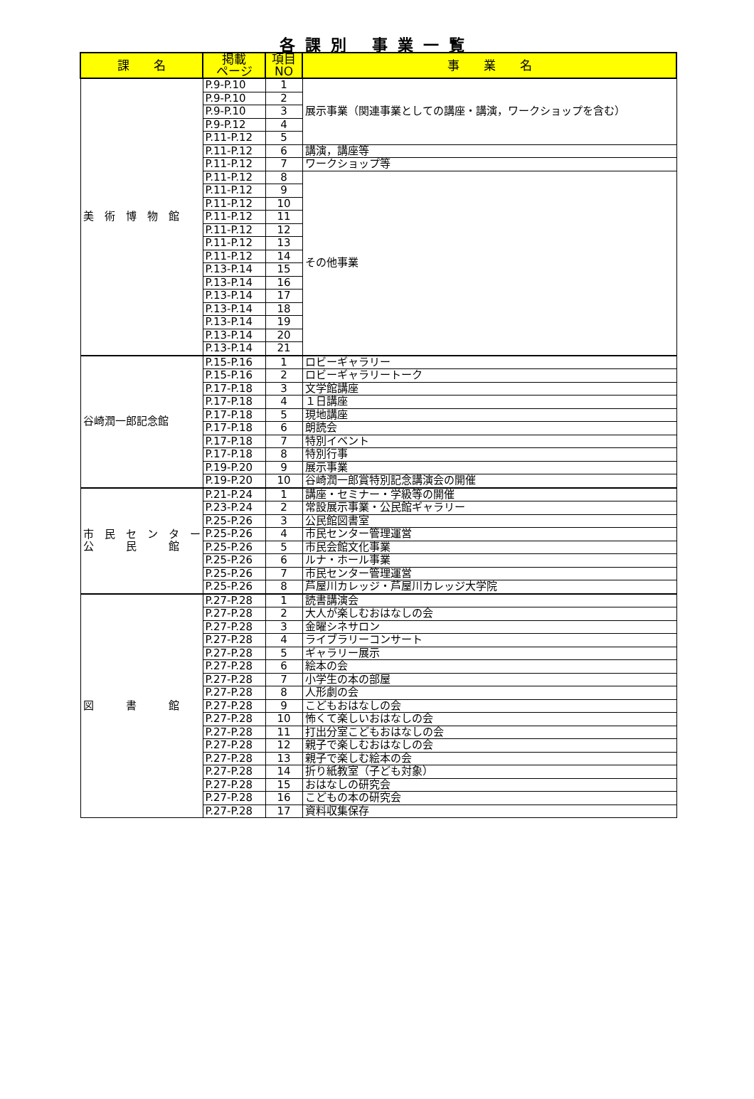各課別 事業一覧
| 課 名 | 掲載 ページ | 項目 NO | 事 業 名 |
| --- | --- | --- | --- |
| 美 術 博 物 館 | P.9-P.10 | 1 | 展示事業（関連事業としての講座・講演，ワークショップを含む） |
| | P.9-P.10 | 2 | |
| | P.9-P.10 | 3 | |
| | P.9-P.12 | 4 | |
| | P.11-P.12 | 5 | |
| | P.11-P.12 | 6 | 講演，講座等 |
| | P.11-P.12 | 7 | ワークショップ等 |
| | P.11-P.12 | 8 | その他事業 |
| | P.11-P.12 | 9 | |
| | P.11-P.12 | 10 | |
| | P.11-P.12 | 11 | |
| | P.11-P.12 | 12 | |
| | P.11-P.12 | 13 | |
| | P.11-P.12 | 14 | |
| | P.13-P.14 | 15 | |
| | P.13-P.14 | 16 | |
| | P.13-P.14 | 17 | |
| | P.13-P.14 | 18 | |
| | P.13-P.14 | 19 | |
| | P.13-P.14 | 20 | |
| | P.13-P.14 | 21 | |
| 谷崎潤一郎記念館 | P.15-P.16 | 1 | ロビーギャラリー |
| | P.15-P.16 | 2 | ロビーギャラリートーク |
| | P.17-P.18 | 3 | 文学館講座 |
| | P.17-P.18 | 4 | １日講座 |
| | P.17-P.18 | 5 | 現地講座 |
| | P.17-P.18 | 6 | 朗読会 |
| | P.17-P.18 | 7 | 特別イベント |
| | P.17-P.18 | 8 | 特別行事 |
| | P.19-P.20 | 9 | 展示事業 |
| | P.19-P.20 | 10 | 谷崎潤一郎賞特別記念講演会の開催 |
| 市 民 セ ン タ ー 公 民 館 | P.21-P.24 | 1 | 講座・セミナー・学級等の開催 |
| | P.23-P.24 | 2 | 常設展示事業・公民館ギャラリー |
| | P.25-P.26 | 3 | 公民館図書室 |
| | P.25-P.26 | 4 | 市民センター管理運営 |
| | P.25-P.26 | 5 | 市民会館文化事業 |
| | P.25-P.26 | 6 | ルナ・ホール事業 |
| | P.25-P.26 | 7 | 市民センター管理運営 |
| | P.25-P.26 | 8 | 芦屋川カレッジ・芦屋川カレッジ大学院 |
| 図 書 館 | P.27-P.28 | 1 | 読書講演会 |
| | P.27-P.28 | 2 | 大人が楽しむおはなしの会 |
| | P.27-P.28 | 3 | 金曜シネサロン |
| | P.27-P.28 | 4 | ライブラリーコンサート |
| | P.27-P.28 | 5 | ギャラリー展示 |
| | P.27-P.28 | 6 | 絵本の会 |
| | P.27-P.28 | 7 | 小学生の本の部屋 |
| | P.27-P.28 | 8 | 人形劇の会 |
| | P.27-P.28 | 9 | こどもおはなしの会 |
| | P.27-P.28 | 10 | 怖くて楽しいおはなしの会 |
| | P.27-P.28 | 11 | 打出分室こどもおはなしの会 |
| | P.27-P.28 | 12 | 親子で楽しむおはなしの会 |
| | P.27-P.28 | 13 | 親子で楽しむ絵本の会 |
| | P.27-P.28 | 14 | 折り紙教室（子ども対象） |
| | P.27-P.28 | 15 | おはなしの研究会 |
| | P.27-P.28 | 16 | こどもの本の研究会 |
| | P.27-P.28 | 17 | 資料収集保存 |